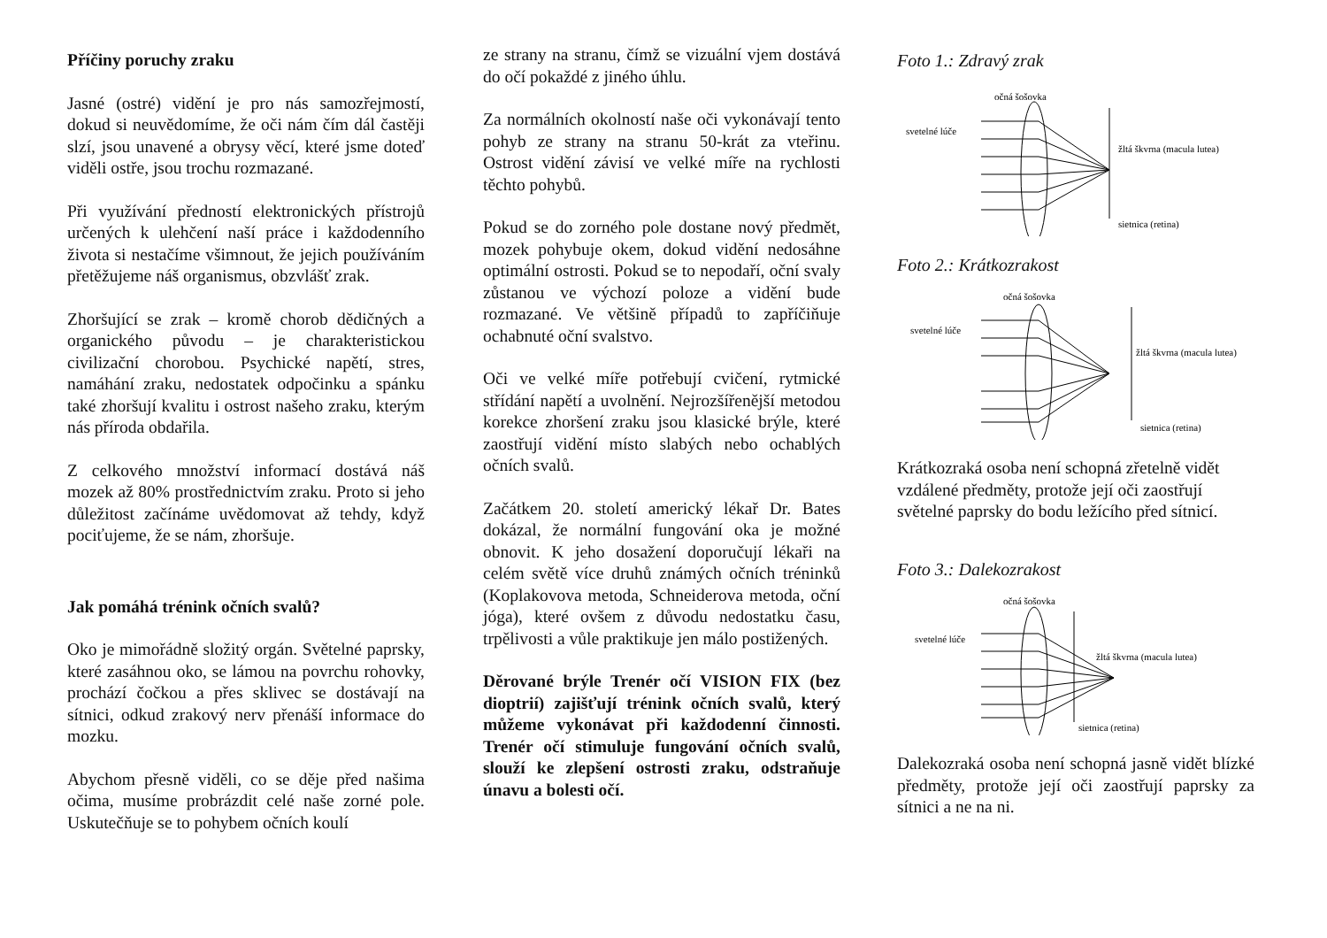Příčiny poruchy zraku
Jasné (ostré) vidění je pro nás samozřejmostí, dokud si neuvědomíme, že oči nám čím dál častěji slzí, jsou unavené a obrysy věcí, které jsme doteď viděli ostře, jsou trochu rozmazané.
Při využívání předností elektronických přístrojů určených k ulehčení naší práce i každodenního života si nestačíme všimnout, že jejich používáním přetěžujeme náš organismus, obzvlášť zrak.
Zhoršující se zrak – kromě chorob dědičných a organického původu – je charakteristickou civilizační chorobou. Psychické napětí, stres, namáhání zraku, nedostatek odpočinku a spánku také zhoršují kvalitu i ostrost našeho zraku, kterým nás příroda obdařila.
Z celkového množství informací dostává náš mozek až 80% prostřednictvím zraku. Proto si jeho důležitost začínáme uvědomovat až tehdy, když pociťujeme, že se nám, zhoršuje.
Jak pomáhá trénink očních svalů?
Oko je mimořádně složitý orgán. Světelné paprsky, které zasáhnou oko, se lámou na povrchu rohovky, prochází čočkou a přes sklivec se dostávají na sítnici, odkud zrakový nerv přenáší informace do mozku.
Abychom přesně viděli, co se děje před našima očima, musíme probrázdit celé naše zorné pole. Uskutečňuje se to pohybem očních koulí
ze strany na stranu, čímž se vizuální vjem dostává do očí pokaždé z jiného úhlu.
Za normálních okolností naše oči vykonávají tento pohyb ze strany na stranu 50-krát za vteřinu. Ostrost vidění závisí ve velké míře na rychlosti těchto pohybů.
Pokud se do zorného pole dostane nový předmět, mozek pohybuje okem, dokud vidění nedosáhne optimální ostrosti. Pokud se to nepodaří, oční svaly zůstanou ve výchozí poloze a vidění bude rozmazané. Ve většině případů to zapříčiňuje ochabnuté oční svalstvo.
Oči ve velké míře potřebují cvičení, rytmické střídání napětí a uvolnění. Nejrozšířenější metodou korekce zhoršení zraku jsou klasické brýle, které zaostřují vidění místo slabých nebo ochablých očních svalů.
Začátkem 20. století americký lékař Dr. Bates dokázal, že normální fungování oka je možné obnovit. K jeho dosažení doporučují lékaři na celém světě více druhů známých očních tréninků (Koplakovova metoda, Schneiderova metoda, oční jóga), které ovšem z důvodu nedostatku času, trpělivosti a vůle praktikuje jen málo postižených.
Děrované brýle Trenér očí VISION FIX (bez dioptrií) zajišťují trénink očních svalů, který můžeme vykonávat při každodenní činnosti. Trenér očí stimuluje fungování očních svalů, slouží ke zlepšení ostrosti zraku, odstraňuje únavu a bolesti očí.
Foto 1.: Zdravý zrak
očná šošovka
svetelné lúče
žltá škvrna (macula lutea)
sietnica (retina)
Foto 2.: Krátkozrakost
očná šošovka
svetelné lúče
žltá škvrna (macula lutea)
sietnica (retina)
Krátkozraká osoba není schopná zřetelně vidět vzdálené předměty, protože její oči zaostřují světelné paprsky do bodu ležícího před sítnicí.
Foto 3.: Dalekozrakost
očná šošovka
svetelné lúče
žltá škvrna (macula lutea)
sietnica (retina)
Dalekozraká osoba není schopná jasně vidět blízké předměty, protože její oči zaostřují paprsky za sítnici a ne na ni.